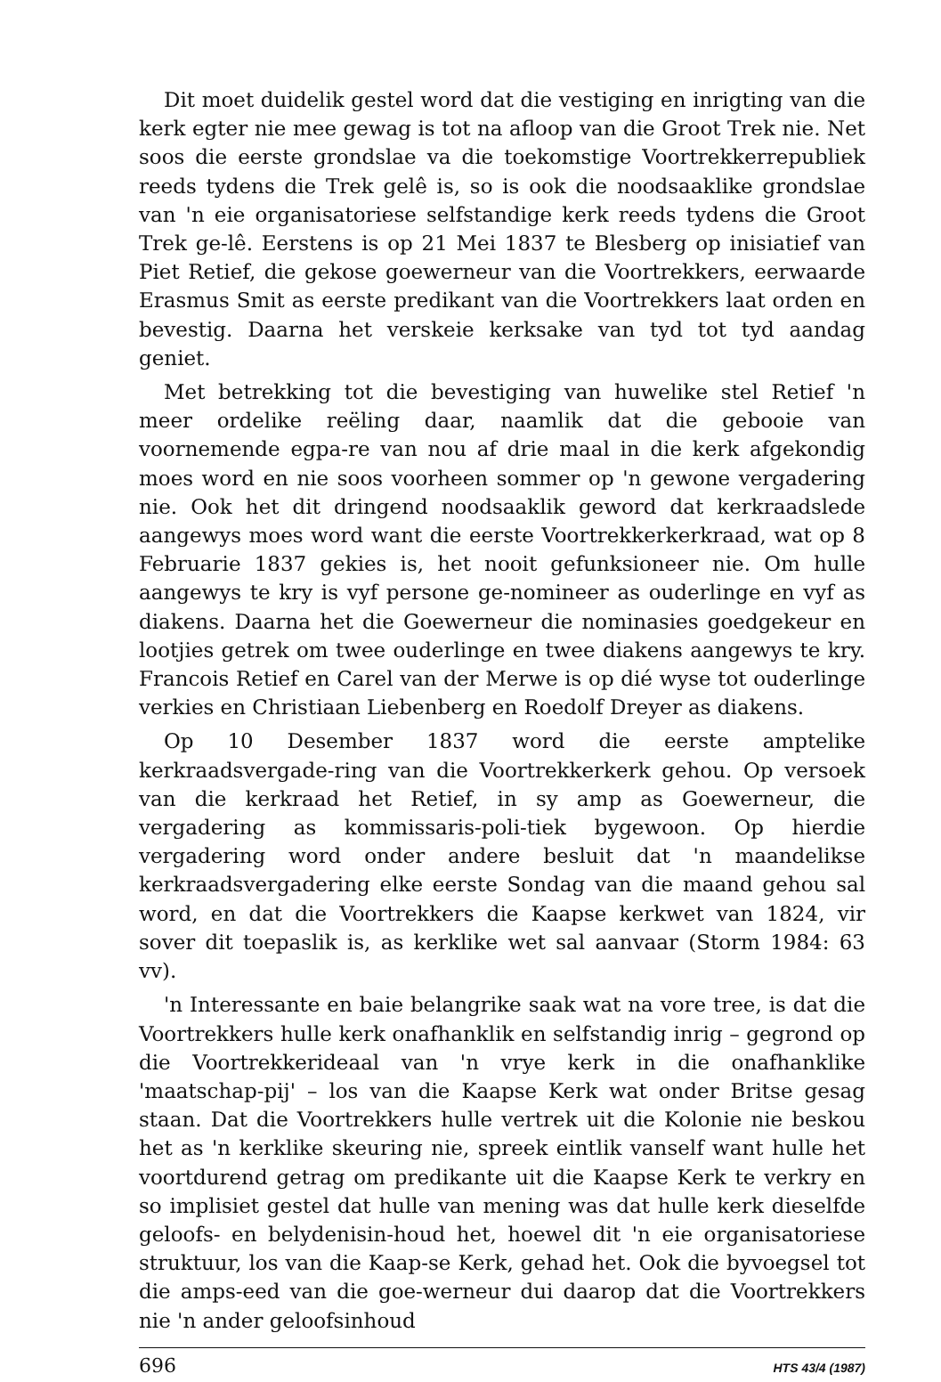Dit moet duidelik gestel word dat die vestiging en inrigting van die kerk egter nie mee gewag is tot na afloop van die Groot Trek nie. Net soos die eerste grondslae va die toekomstige Voortrekkerrepubliek reeds tydens die Trek gelê is, so is ook die noodsaaklike grondslae van 'n eie organisatoriese selfstandige kerk reeds tydens die Groot Trek ge-lê. Eerstens is op 21 Mei 1837 te Blesberg op inisiatief van Piet Retief, die gekose goewerneur van die Voortrekkers, eerwaarde Erasmus Smit as eerste predikant van die Voortrekkers laat orden en bevestig. Daarna het verskeie kerksake van tyd tot tyd aandag geniet.
Met betrekking tot die bevestiging van huwelike stel Retief 'n meer ordelike reëling daar, naamlik dat die gebooie van voornemende egpa-re van nou af drie maal in die kerk afgekondig moes word en nie soos voorheen sommer op 'n gewone vergadering nie. Ook het dit dringend noodsaaklik geword dat kerkraadslede aangewys moes word want die eerste Voortrekkerkerkraad, wat op 8 Februarie 1837 gekies is, het nooit gefunksioneer nie. Om hulle aangewys te kry is vyf persone ge-nomineer as ouderlinge en vyf as diakens. Daarna het die Goewerneur die nominasies goedgekeur en lootjies getrek om twee ouderlinge en twee diakens aangewys te kry. Francois Retief en Carel van der Merwe is op dié wyse tot ouderlinge verkies en Christiaan Liebenberg en Roedolf Dreyer as diakens.
Op 10 Desember 1837 word die eerste amptelike kerkraadsvergade-ring van die Voortrekkerkerk gehou. Op versoek van die kerkraad het Retief, in sy amp as Goewerneur, die vergadering as kommissaris-poli-tiek bygewoon. Op hierdie vergadering word onder andere besluit dat 'n maandelikse kerkraadsvergadering elke eerste Sondag van die maand gehou sal word, en dat die Voortrekkers die Kaapse kerkwet van 1824, vir sover dit toepaslik is, as kerklike wet sal aanvaar (Storm 1984: 63 vv).
'n Interessante en baie belangrike saak wat na vore tree, is dat die Voortrekkers hulle kerk onafhanklik en selfstandig inrig – gegrond op die Voortrekkerideaal van 'n vrye kerk in die onafhanklike 'maatschap-pij' – los van die Kaapse Kerk wat onder Britse gesag staan. Dat die Voortrekkers hulle vertrek uit die Kolonie nie beskou het as 'n kerklike skeuring nie, spreek eintlik vanself want hulle het voortdurend getrag om predikante uit die Kaapse Kerk te verkry en so implisiet gestel dat hulle van mening was dat hulle kerk dieselfde geloofs- en belydenisin-houd het, hoewel dit 'n eie organisatoriese struktuur, los van die Kaap-se Kerk, gehad het. Ook die byvoegsel tot die amps-eed van die goe-werneur dui daarop dat die Voortrekkers nie 'n ander geloofsinhoud
696 HTS 43/4 (1987)